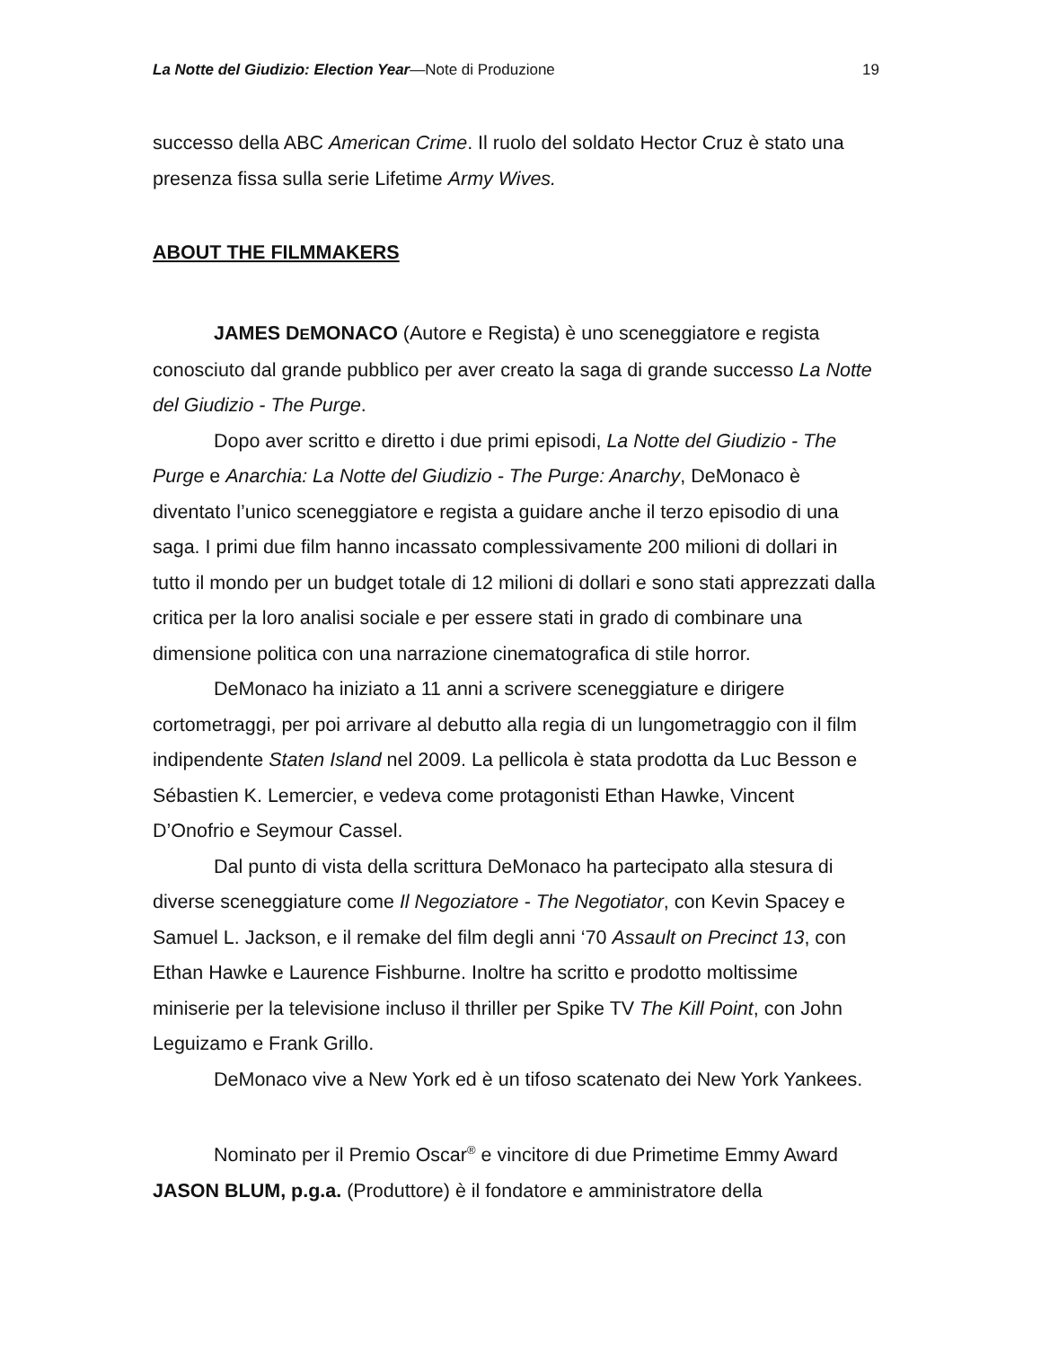La Notte del Giudizio: Election Year—Note di Produzione 19
successo della ABC American Crime. Il ruolo del soldato Hector Cruz è stato una presenza fissa sulla serie Lifetime Army Wives.
ABOUT THE FILMMAKERS
JAMES DEMONACO (Autore e Regista) è uno sceneggiatore e regista conosciuto dal grande pubblico per aver creato la saga di grande successo La Notte del Giudizio - The Purge.
Dopo aver scritto e diretto i due primi episodi, La Notte del Giudizio - The Purge e Anarchia: La Notte del Giudizio - The Purge: Anarchy, DeMonaco è diventato l’unico sceneggiatore e regista a guidare anche il terzo episodio di una saga. I primi due film hanno incassato complessivamente 200 milioni di dollari in tutto il mondo per un budget totale di 12 milioni di dollari e sono stati apprezzati dalla critica per la loro analisi sociale e per essere stati in grado di combinare una dimensione politica con una narrazione cinematografica di stile horror.
DeMonaco ha iniziato a 11 anni a scrivere sceneggiature e dirigere cortometraggi, per poi arrivare al debutto alla regia di un lungometraggio con il film indipendente Staten Island nel 2009. La pellicola è stata prodotta da Luc Besson e Sébastien K. Lemercier, e vedeva come protagonisti Ethan Hawke, Vincent D’Onofrio e Seymour Cassel.
Dal punto di vista della scrittura DeMonaco ha partecipato alla stesura di diverse sceneggiature come Il Negoziatore - The Negotiator, con Kevin Spacey e Samuel L. Jackson, e il remake del film degli anni ‘70 Assault on Precinct 13, con Ethan Hawke e Laurence Fishburne. Inoltre ha scritto e prodotto moltissime miniserie per la televisione incluso il thriller per Spike TV The Kill Point, con John Leguizamo e Frank Grillo.
DeMonaco vive a New York ed è un tifoso scatenato dei New York Yankees.
Nominato per il Premio Oscar<sup>®</sup> e vincitore di due Primetime Emmy Award JASON BLUM, p.g.a. (Produttore) è il fondatore e amministratore della